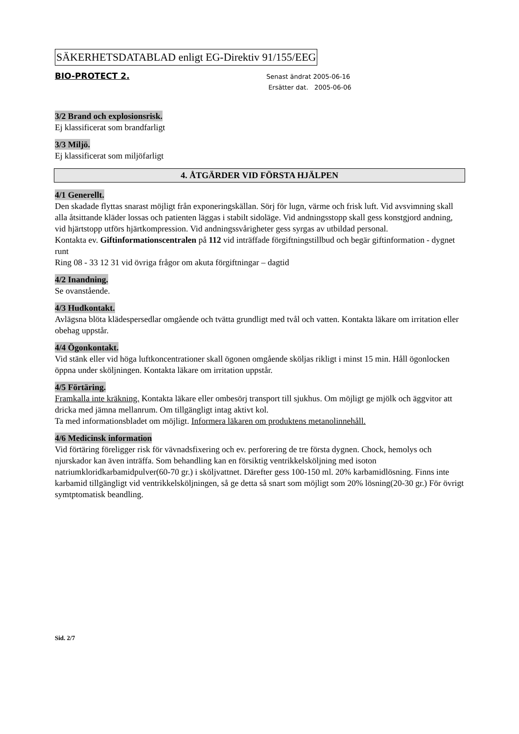SÄKERHETSDATABLAD enligt EG-Direktiv 91/155/EEG
BIO-PROTECT 2.
Senast ändrat 2005-06-16
Ersätter dat. 2005-06-06
3/2 Brand och explosionsrisk.
Ej klassificerat som brandfarligt
3/3 Miljö.
Ej klassificerat som miljöfarligt
4. ÅTGÄRDER VID FÖRSTA HJÄLPEN
4/1 Generellt.
Den skadade flyttas snarast möjligt från exponeringskällan. Sörj för lugn, värme och frisk luft. Vid avsvimning skall alla åtsittande kläder lossas och patienten läggas i stabilt sidoläge. Vid andningsstopp skall gess konstgjord andning, vid hjärtstopp utförs hjärtkompression. Vid andningssvårigheter gess syrgas av utbildad personal.
Kontakta ev. Giftinformationscentralen på 112 vid inträffade förgiftningstillbud och begär giftinformation - dygnet runt
Ring 08 - 33 12 31 vid övriga frågor om akuta förgiftningar – dagtid
4/2 Inandning.
Se ovanstående.
4/3 Hudkontakt.
Avlägsna blöta klädespersedlar omgående och tvätta grundligt med tvål och vatten. Kontakta läkare om irritation eller obehag uppstår.
4/4 Ögonkontakt.
Vid stänk eller vid höga luftkoncentrationer skall ögonen omgående sköljas rikligt i minst 15 min. Håll ögonlocken öppna under sköljningen. Kontakta läkare om irritation uppstår.
4/5 Förtäring.
Framkalla inte kräkning. Kontakta läkare eller ombesörj transport till sjukhus. Om möjligt ge mjölk och äggvitor att dricka med jämna mellanrum. Om tillgängligt intag aktivt kol.
Ta med informationsbladet om möjligt. Informera läkaren om produktens metanolinnehåll.
4/6 Medicinsk information
Vid förtäring föreligger risk för vävnadsfixering och ev. perforering de tre första dygnen. Chock, hemolys och njurskador kan även inträffa. Som behandling kan en försiktig ventrikkelsköljning med isoton natriumkloridkarbamidpulver(60-70 gr.) i sköljvattnet. Därefter gess 100-150 ml. 20% karbamidlösning. Finns inte karbamid tillgängligt vid ventrikkelsköljningen, så ge detta så snart som möjligt som 20% lösning(20-30 gr.) För övrigt symtptomatisk beandling.
Sid. 2/7